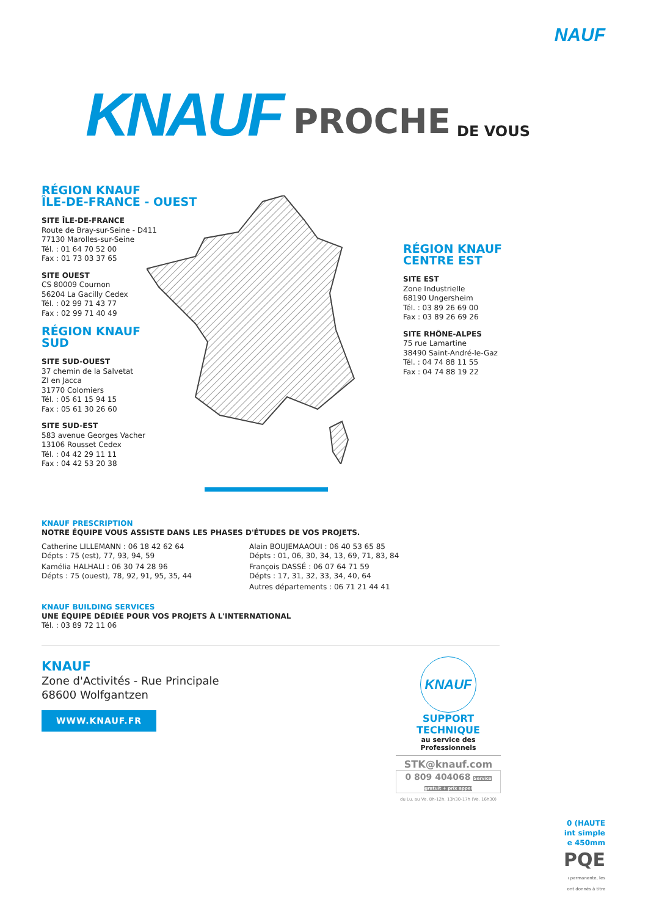NAUF
KNAUF PROCHE DE VOUS
RÉGION KNAUF
ÎLE-DE-FRANCE - OUEST
SITE ÎLE-DE-FRANCE
Route de Bray-sur-Seine - D411
77130 Marolles-sur-Seine
Tél. : 01 64 70 52 00
Fax : 01 73 03 37 65
SITE OUEST
CS 80009 Cournon
56204 La Gacilly Cedex
Tél. : 02 99 71 43 77
Fax : 02 99 71 40 49
RÉGION KNAUF
SUD
SITE SUD-OUEST
37 chemin de la Salvetat
ZI en Jacca
31770 Colomiers
Tél. : 05 61 15 94 15
Fax : 05 61 30 26 60
SITE SUD-EST
583 avenue Georges Vacher
13106 Rousset Cedex
Tél. : 04 42 29 11 11
Fax : 04 42 53 20 38
RÉGION KNAUF
CENTRE EST
SITE EST
Zone Industrielle
68190 Ungersheim
Tél. : 03 89 26 69 00
Fax : 03 89 26 69 26
SITE RHÔNE-ALPES
75 rue Lamartine
38490 Saint-André-le-Gaz
Tél. : 04 74 88 11 55
Fax : 04 74 88 19 22
KNAUF PRESCRIPTION
NOTRE ÉQUIPE VOUS ASSISTE DANS LES PHASES D'ÉTUDES DE VOS PROJETS.
Catherine LILLEMANN : 06 18 42 62 64
Dépts : 75 (est), 77, 93, 94, 59
Kamélia HALHALI : 06 30 74 28 96
Dépts : 75 (ouest), 78, 92, 91, 95, 35, 44
Alain BOUJEMAAOUI : 06 40 53 65 85
Dépts : 01, 06, 30, 34, 13, 69, 71, 83, 84
François DASSÉ : 06 07 64 71 59
Dépts : 17, 31, 32, 33, 34, 40, 64
Autres départements : 06 71 21 44 41
KNAUF BUILDING SERVICES
UNE ÉQUIPE DÉDIÉE POUR VOS PROJETS À L'INTERNATIONAL
Tél. : 03 89 72 11 06
KNAUF
Zone d'Activités - Rue Principale
68600 Wolfgantzen
WWW.KNAUF.FR
KNAUF
SUPPORT
TECHNIQUE
au service des Professionnels
STK@knauf.com
0 809 404068 Service gratuit + prix appel
du Lu. au Ve. 8h-12h, 13h30-17h (Ve. 16h30)
0 (HAUTE
int simple
e 450mm
PQE
ı permanente, les
ont donnés à titre